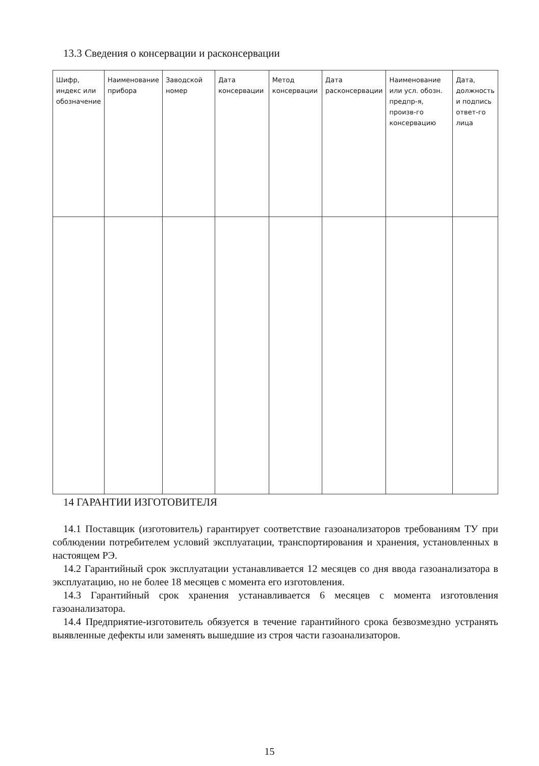13.3 Сведения о консервации и расконсервации
| Шифр, индекс или обозначение | Наименование прибора | Заводской номер | Дата консервации | Метод консервации | Дата расконсервации | Наименование или усл. обозн. предпр-я, произв-го консервацию | Дата, должность и подпись ответ-го лица |
| --- | --- | --- | --- | --- | --- | --- | --- |
14 ГАРАНТИИ ИЗГОТОВИТЕЛЯ
14.1 Поставщик (изготовитель) гарантирует соответствие газоанализаторов требованиям ТУ при соблюдении потребителем условий эксплуатации, транспортирования и хранения, установленных в настоящем РЭ.
14.2 Гарантийный срок эксплуатации устанавливается 12 месяцев со дня ввода газоанализатора в эксплуатацию, но не более 18 месяцев с момента его изготовления.
14.3 Гарантийный срок хранения устанавливается 6 месяцев с момента изготовления газоанализатора.
14.4 Предприятие-изготовитель обязуется в течение гарантийного срока безвозмездно устранять выявленные дефекты или заменять вышедшие из строя части газоанализаторов.
15